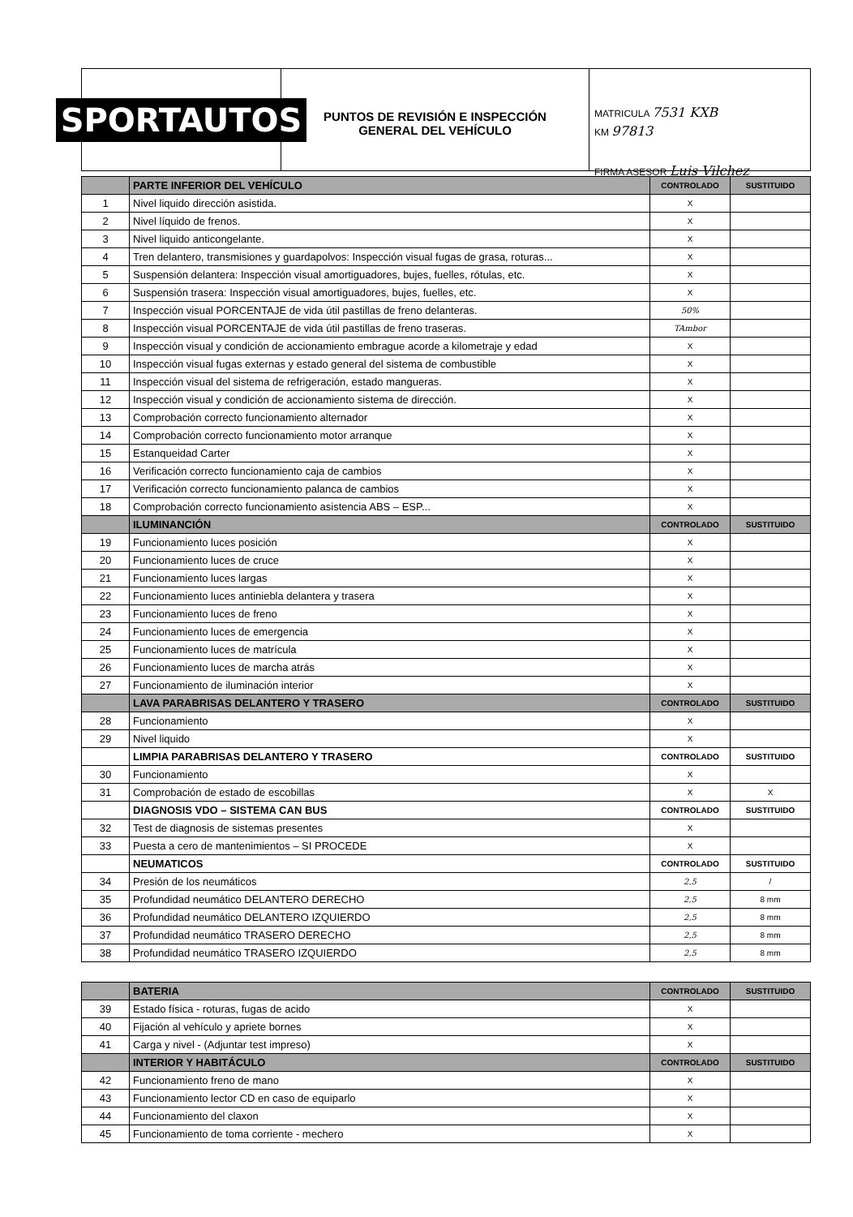SPORTAUTOS
PUNTOS DE REVISIÓN E INSPECCIÓN
GENERAL DEL VEHÍCULO
MATRICULA 7531 KXB
KM 97813
FIRMA ASESOR Luis Vilchez
| | PARTE INFERIOR DEL VEHÍCULO | CONTROLADO | SUSTITUIDO |
| 1 | Nivel liquido dirección asistida. | X | |
| 2 | Nivel líquido de frenos. | X | |
| 3 | Nivel liquido anticongelante. | X | |
| 4 | Tren delantero, transmisiones y guardapolvos: Inspección visual fugas de grasa, roturas... | X | |
| 5 | Suspensión delantera: Inspección visual amortiguadores, bujes, fuelles, rótulas, etc. | X | |
| 6 | Suspensión trasera: Inspección visual amortiguadores, bujes, fuelles, etc. | X | |
| 7 | Inspección visual PORCENTAJE de vida útil pastillas de freno delanteras. | 50% | |
| 8 | Inspección visual PORCENTAJE de vida útil pastillas de freno traseras. | TAmbor | |
| 9 | Inspección visual y condición de accionamiento embrague acorde a kilometraje y edad | X | |
| 10 | Inspección visual fugas externas y estado general del sistema de combustible | X | |
| 11 | Inspección visual del sistema de refrigeración, estado mangueras. | X | |
| 12 | Inspección visual y condición de accionamiento sistema de dirección. | X | |
| 13 | Comprobación correcto funcionamiento alternador | X | |
| 14 | Comprobación correcto funcionamiento motor arranque | X | |
| 15 | Estanqueidad Carter | X | |
| 16 | Verificación correcto funcionamiento caja de cambios | X | |
| 17 | Verificación correcto funcionamiento palanca de cambios | X | |
| 18 | Comprobación correcto funcionamiento asistencia ABS – ESP... | X | |
| | ILUMINANCIÓN | CONTROLADO | SUSTITUIDO |
| 19 | Funcionamiento luces posición | X | |
| 20 | Funcionamiento luces de cruce | X | |
| 21 | Funcionamiento luces largas | X | |
| 22 | Funcionamiento luces antiniebla delantera y trasera | X | |
| 23 | Funcionamiento luces de freno | X | |
| 24 | Funcionamiento luces de emergencia | X | |
| 25 | Funcionamiento luces de matrícula | X | |
| 26 | Funcionamiento luces de marcha atrás | X | |
| 27 | Funcionamiento de iluminación interior | X | |
| | LAVA PARABRISAS DELANTERO Y TRASERO | CONTROLADO | SUSTITUIDO |
| 28 | Funcionamiento | X | |
| 29 | Nivel liquido | X | |
| | LIMPIA PARABRISAS DELANTERO Y TRASERO | CONTROLADO | SUSTITUIDO |
| 30 | Funcionamiento | X | |
| 31 | Comprobación de estado de escobillas | X | X |
| | DIAGNOSIS VDO – SISTEMA CAN BUS | CONTROLADO | SUSTITUIDO |
| 32 | Test de diagnosis de sistemas presentes | X | |
| 33 | Puesta a cero de mantenimientos – SI PROCEDE | X | |
| | NEUMATICOS | CONTROLADO | SUSTITUIDO |
| 34 | Presión de los neumáticos | 2,5 | / |
| 35 | Profundidad neumático DELANTERO DERECHO | 2,5 | 8 mm |
| 36 | Profundidad neumático DELANTERO IZQUIERDO | 2,5 | 8 mm |
| 37 | Profundidad neumático TRASERO DERECHO | 2,5 | 8 mm |
| 38 | Profundidad neumático TRASERO IZQUIERDO | 2,5 | 8 mm |
| | BATERIA | CONTROLADO | SUSTITUIDO |
| 39 | Estado física - roturas, fugas de acido | X | |
| 40 | Fijación al vehículo y apriete bornes | X | |
| 41 | Carga y nivel - (Adjuntar test impreso) | X | |
| | INTERIOR Y HABITÁCULO | CONTROLADO | SUSTITUIDO |
| 42 | Funcionamiento freno de mano | X | |
| 43 | Funcionamiento lector CD en caso de equiparlo | X | |
| 44 | Funcionamiento del claxon | X | |
| 45 | Funcionamiento de toma corriente - mechero | X | |